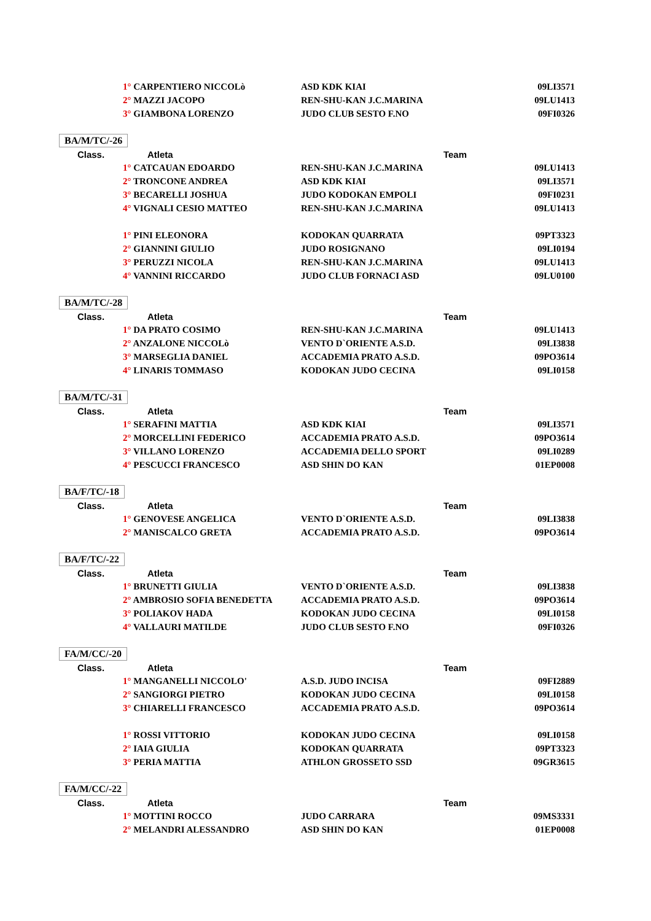| | 1° CARPENTIERO NICCOLò | ASD KDK KIAI | 09LI3571 |
| | 2° MAZZI JACOPO | REN-SHU-KAN J.C.MARINA | 09LU1413 |
| | 3° GIAMBONA LORENZO | JUDO CLUB SESTO F.NO | 09FI0326 |
| BA/M/TC/-26 | | | |
| Class. | Atleta | Team | |
| | 1° CATCAUAN EDOARDO | REN-SHU-KAN J.C.MARINA | 09LU1413 |
| | 2° TRONCONE ANDREA | ASD KDK KIAI | 09LI3571 |
| | 3° BECARELLI JOSHUA | JUDO KODOKAN EMPOLI | 09FI0231 |
| | 4° VIGNALI CESIO MATTEO | REN-SHU-KAN J.C.MARINA | 09LU1413 |
| | 1° PINI ELEONORA | KODOKAN QUARRATA | 09PT3323 |
| | 2° GIANNINI GIULIO | JUDO ROSIGNANO | 09LI0194 |
| | 3° PERUZZI NICOLA | REN-SHU-KAN J.C.MARINA | 09LU1413 |
| | 4° VANNINI RICCARDO | JUDO CLUB FORNACI ASD | 09LU0100 |
| BA/M/TC/-28 | | | |
| Class. | Atleta | Team | |
| | 1° DA PRATO COSIMO | REN-SHU-KAN J.C.MARINA | 09LU1413 |
| | 2° ANZALONE NICCOLò | VENTO D`ORIENTE A.S.D. | 09LI3838 |
| | 3° MARSEGLIA DANIEL | ACCADEMIA PRATO A.S.D. | 09PO3614 |
| | 4° LINARIS TOMMASO | KODOKAN JUDO CECINA | 09LI0158 |
| BA/M/TC/-31 | | | |
| Class. | Atleta | Team | |
| | 1° SERAFINI MATTIA | ASD KDK KIAI | 09LI3571 |
| | 2° MORCELLINI FEDERICO | ACCADEMIA PRATO A.S.D. | 09PO3614 |
| | 3° VILLANO LORENZO | ACCADEMIA DELLO SPORT | 09LI0289 |
| | 4° PESCUCCI FRANCESCO | ASD SHIN DO KAN | 01EP0008 |
| BA/F/TC/-18 | | | |
| Class. | Atleta | Team | |
| | 1° GENOVESE ANGELICA | VENTO D`ORIENTE A.S.D. | 09LI3838 |
| | 2° MANISCALCO GRETA | ACCADEMIA PRATO A.S.D. | 09PO3614 |
| BA/F/TC/-22 | | | |
| Class. | Atleta | Team | |
| | 1° BRUNETTI GIULIA | VENTO D`ORIENTE A.S.D. | 09LI3838 |
| | 2° AMBROSIO SOFIA BENEDETTA | ACCADEMIA PRATO A.S.D. | 09PO3614 |
| | 3° POLIAKOV HADA | KODOKAN JUDO CECINA | 09LI0158 |
| | 4° VALLAURI MATILDE | JUDO CLUB SESTO F.NO | 09FI0326 |
| FA/M/CC/-20 | | | |
| Class. | Atleta | Team | |
| | 1° MANGANELLI NICCOLO' | A.S.D. JUDO INCISA | 09FI2889 |
| | 2° SANGIORGI PIETRO | KODOKAN JUDO CECINA | 09LI0158 |
| | 3° CHIARELLI FRANCESCO | ACCADEMIA PRATO A.S.D. | 09PO3614 |
| | 1° ROSSI VITTORIO | KODOKAN JUDO CECINA | 09LI0158 |
| | 2° IAIA GIULIA | KODOKAN QUARRATA | 09PT3323 |
| | 3° PERIA MATTIA | ATHLON GROSSETO SSD | 09GR3615 |
| FA/M/CC/-22 | | | |
| Class. | Atleta | Team | |
| | 1° MOTTINI ROCCO | JUDO CARRARA | 09MS3331 |
| | 2° MELANDRI ALESSANDRO | ASD SHIN DO KAN | 01EP0008 |